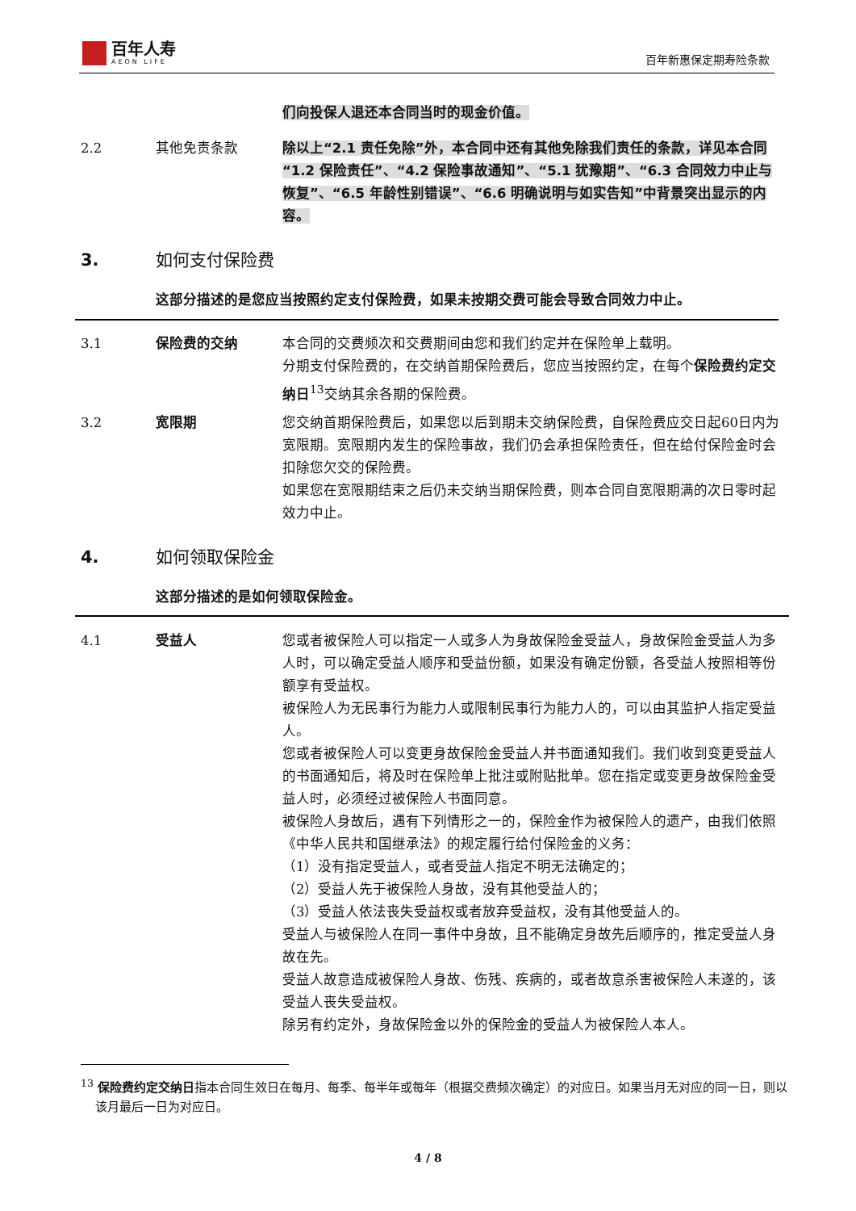百年人寿
AEON LIFE
百年新惠保定期寿险条款
们向投保人退还本合同当时的现金价值。
2.2 其他免责条款 除以上“2.1 责任免除”外，本合同中还有其他免除我们责任的条款，详见本合同“1.2 保险责任”、“4.2 保险事故通知”、“5.1 犹豫期”、“6.3 合同效力中止与恢复”、“6.5 年龄性别错误”、“6.6 明确说明与如实告知”中背景突出显示的内容。
3. 如何支付保险费
这部分描述的是您应当按照约定支付保险费，如果未按期交费可能会导致合同效力中止。
3.1 保险费的交纳 本合同的交费频次和交费期间由您和我们约定并在保险单上载明。
分期支付保险费的，在交纳首期保险费后，您应当按照约定，在每个保险费约定交纳日<sup>13</sup>交纳其余各期的保险费。
3.2 宽限期 您交纳首期保险费后，如果您以后到期未交纳保险费，自保险费应交日起60日内为宽限期。宽限期内发生的保险事故，我们仍会承担保险责任，但在给付保险金时会扣除您欠交的保险费。
如果您在宽限期结束之后仍未交纳当期保险费，则本合同自宽限期满的次日零时起效力中止。
4. 如何领取保险金
这部分描述的是如何领取保险金。
4.1 受益人 您或者被保险人可以指定一人或多人为身故保险金受益人，身故保险金受益人为多人时，可以确定受益人顺序和受益份额，如果没有确定份额，各受益人按照相等份额享有受益权。
被保险人为无民事行为能力人或限制民事行为能力人的，可以由其监护人指定受益人。
您或者被保险人可以变更身故保险金受益人并书面通知我们。我们收到变更受益人的书面通知后，将及时在保险单上批注或附贴批单。您在指定或变更身故保险金受益人时，必须经过被保险人书面同意。
被保险人身故后，遇有下列情形之一的，保险金作为被保险人的遗产，由我们依照《中华人民共和国继承法》的规定履行给付保险金的义务：
（1）没有指定受益人，或者受益人指定不明无法确定的；
（2）受益人先于被保险人身故，没有其他受益人的；
（3）受益人依法丧失受益权或者放弃受益权，没有其他受益人的。
受益人与被保险人在同一事件中身故，且不能确定身故先后顺序的，推定受益人身故在先。
受益人故意造成被保险人身故、伤残、疾病的，或者故意杀害被保险人未遂的，该受益人丧失受益权。
除另有约定外，身故保险金以外的保险金的受益人为被保险人本人。
<sup>13</sup> 保险费约定交纳日指本合同生效日在每月、每季、每半年或每年（根据交费频次确定）的对应日。如果当月无对应的同一日，则以该月最后一日为对应日。
4 / 8